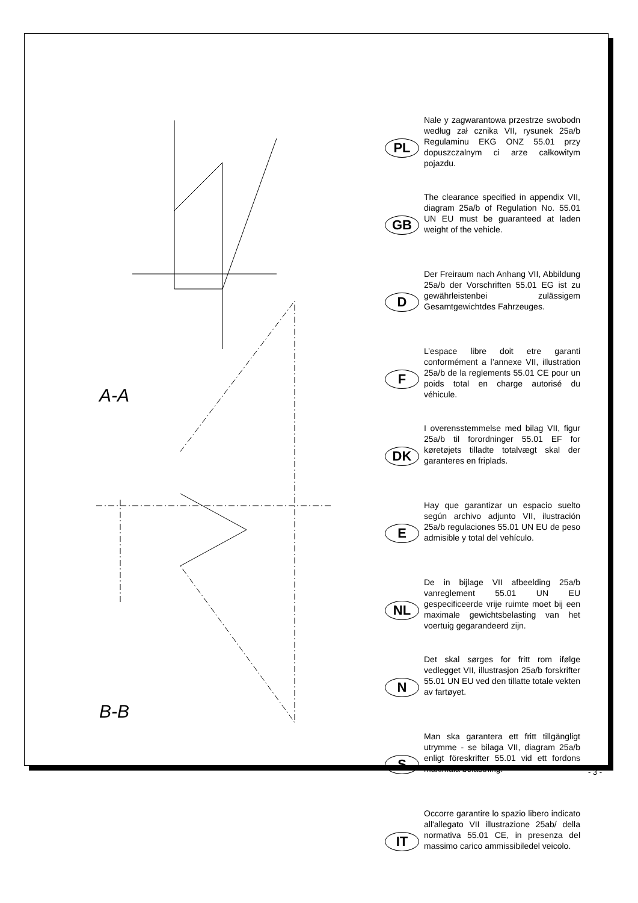A-A
B-B
PL
Nale y zagwarantowa przestrze swobodn według zał cznika VII, rysunek 25a/b Regulaminu EKG ONZ 55.01 przy dopuszczalnym ci arze całkowitym pojazdu.
GB
The clearance specified in appendix VII, diagram 25a/b of Regulation No. 55.01 UN EU must be guaranteed at laden weight of the vehicle.
D
Der Freiraum nach Anhang VII, Abbildung 25a/b der Vorschriften 55.01 EG ist zu gewährleistenbei zulässigem Gesamtgewichtdes Fahrzeuges.
F
L’espace libre doit etre garanti conformément a l’annexe VII, illustration 25a/b de la reglements 55.01 CE pour un poids total en charge autorisé du véhicule.
DK
I overensstemmelse med bilag VII, figur 25a/b til forordninger 55.01 EF for køretøjets tilladte totalvægt skal der garanteres en friplads.
E
Hay que garantizar un espacio suelto según archivo adjunto VII, ilustración 25a/b regulaciones 55.01 UN EU de peso admisible y total del vehículo.
NL
De in bijlage VII afbeelding 25a/b vanreglement 55.01 UN EU gespecificeerde vrije ruimte moet bij een maximale gewichtsbelasting van het voertuig gegarandeerd zijn.
N
Det skal sørges for fritt rom ifølge vedlegget VII, illustrasjon 25a/b forskrifter 55.01 UN EU ved den tillatte totale vekten av fartøyet.
S
Man ska garantera ett fritt tillgängligt utrymme - se bilaga VII, diagram 25a/b enligt föreskrifter 55.01 vid ett fordons maximala belastning.
IT
Occorre garantire lo spazio libero indicato all'allegato VII illustrazione 25ab/ della normativa 55.01 CE, in presenza del massimo carico ammissibiledel veicolo.
- 3 -